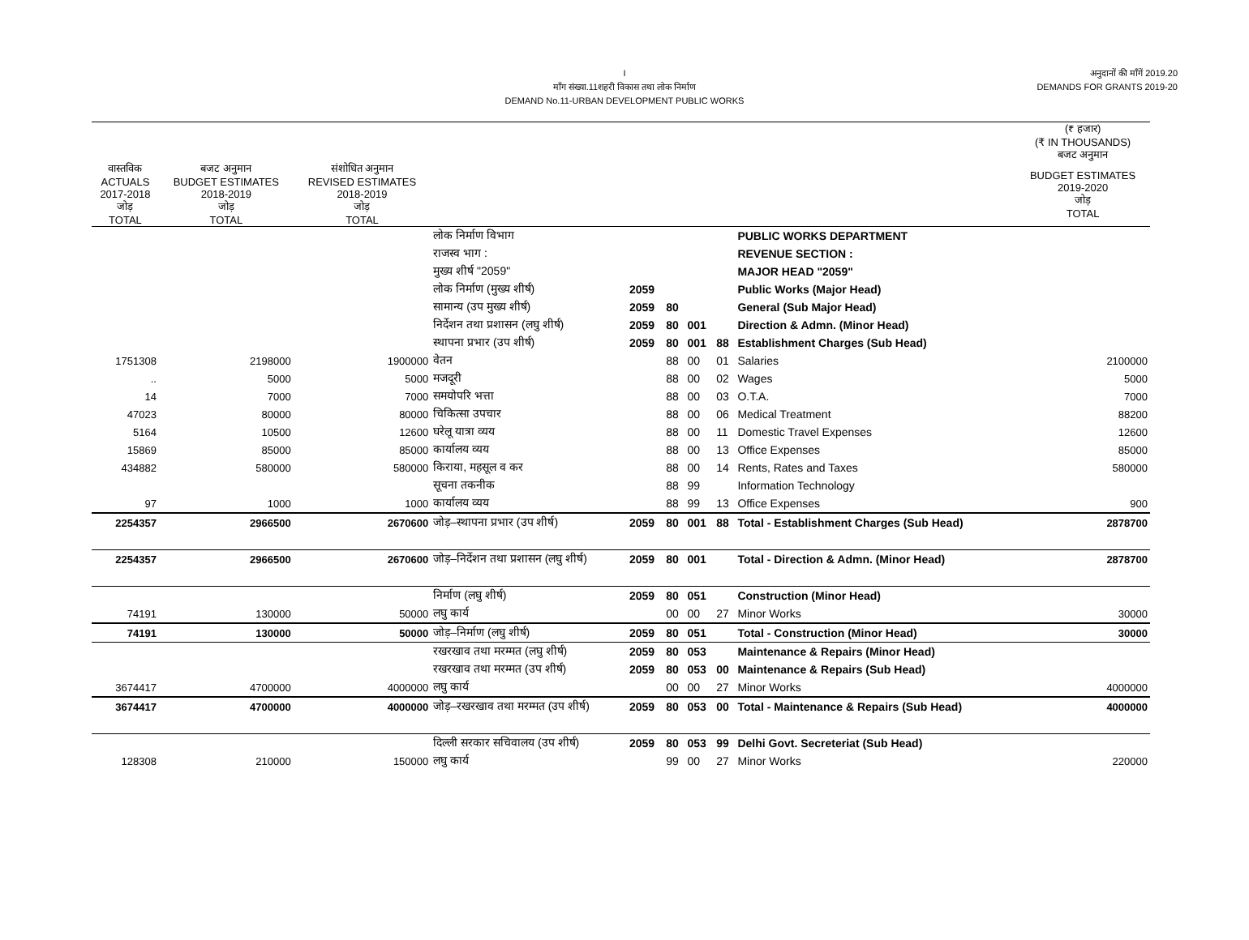I
माँग संख्या.11शहरी विकास तथा लोक निर्माण
DEMAND No.11-URBAN DEVELOPMENT PUBLIC WORKS
अनुदानों की माँगें 2019.20
DEMANDS FOR GRANTS 2019-20
| | | | | | | | | | (₹ हजार) (₹ IN THOUSANDS) बजट अनुमान |
| --- | --- | --- | --- | --- | --- | --- | --- | --- | --- |
| वास्तविक ACTUALS 2017-2018 जोड़ TOTAL | बजट अनुमान BUDGET ESTIMATES 2018-2019 जोड़ TOTAL | संशोधित अनुमान REVISED ESTIMATES 2018-2019 जोड़ TOTAL | | | | | | | BUDGET ESTIMATES 2019-2020 जोड़ TOTAL |
| | | | लोक निर्माण विभाग | | | | | PUBLIC WORKS DEPARTMENT | |
| | | | राजस्व भाग : | | | | | REVENUE SECTION : | |
| | | | मुख्य शीर्ष "2059" | | | | | MAJOR HEAD "2059" | |
| | | | लोक निर्माण (मुख्य शीर्ष) | 2059 | | | | Public Works (Major Head) | |
| | | | सामान्य (उप मुख्य शीर्ष) | 2059 | 80 | | | General (Sub Major Head) | |
| | | | निर्देशन तथा प्रशासन (लघु शीर्ष) | 2059 | 80 | 001 | | Direction & Admn. (Minor Head) | |
| | | | स्थापना प्रभार (उप शीर्ष) | 2059 | 80 | 001 | 88 | Establishment Charges (Sub Head) | |
| 1751308 | 2198000 | 1900000 | वेतन | | 88 | 00 | 01 | Salaries | 2100000 |
| .. | 5000 | 5000 | मजदूरी | | 88 | 00 | 02 | Wages | 5000 |
| 14 | 7000 | 7000 | समयोपरि भत्ता | | 88 | 00 | 03 | O.T.A. | 7000 |
| 47023 | 80000 | 80000 | चिकित्सा उपचार | | 88 | 00 | 06 | Medical Treatment | 88200 |
| 5164 | 10500 | 12600 | घरेलू यात्रा व्यय | | 88 | 00 | 11 | Domestic Travel Expenses | 12600 |
| 15869 | 85000 | 85000 | कार्यालय व्यय | | 88 | 00 | 13 | Office Expenses | 85000 |
| 434882 | 580000 | 580000 | किराया, महसूल व कर | | 88 | 00 | 14 | Rents, Rates and Taxes | 580000 |
| | | | सूचना तकनीक | | 88 | 99 | | Information Technology | |
| 97 | 1000 | 1000 | कार्यालय व्यय | | 88 | 99 | 13 | Office Expenses | 900 |
| 2254357 | 2966500 | 2670600 | जोड़–स्थापना प्रभार (उप शीर्ष) | 2059 | 80 | 001 | 88 | Total - Establishment Charges (Sub Head) | 2878700 |
| 2254357 | 2966500 | 2670600 | जोड़–निर्देशन तथा प्रशासन (लघु शीर्ष) | 2059 | 80 | 001 | | Total - Direction & Admn. (Minor Head) | 2878700 |
| | | | निर्माण (लघु शीर्ष) | 2059 | 80 | 051 | | Construction (Minor Head) | |
| 74191 | 130000 | 50000 | लघु कार्य | | 00 | 00 | 27 | Minor Works | 30000 |
| 74191 | 130000 | 50000 | जोड़–निर्माण (लघु शीर्ष) | 2059 | 80 | 051 | | Total - Construction (Minor Head) | 30000 |
| | | | रखरखाव तथा मरम्मत (लघु शीर्ष) | 2059 | 80 | 053 | | Maintenance & Repairs (Minor Head) | |
| | | | रखरखाव तथा मरम्मत (उप शीर्ष) | 2059 | 80 | 053 | 00 | Maintenance & Repairs (Sub Head) | |
| 3674417 | 4700000 | 4000000 | लघु कार्य | | 00 | 00 | 27 | Minor Works | 4000000 |
| 3674417 | 4700000 | 4000000 | जोड़–रखरखाव तथा मरम्मत (उप शीर्ष) | 2059 | 80 | 053 | 00 | Total - Maintenance & Repairs (Sub Head) | 4000000 |
| | | | दिल्ली सरकार सचिवालय (उप शीर्ष) | 2059 | 80 | 053 | 99 | Delhi Govt. Secreteriat (Sub Head) | |
| 128308 | 210000 | 150000 | लघु कार्य | | 99 | 00 | 27 | Minor Works | 220000 |